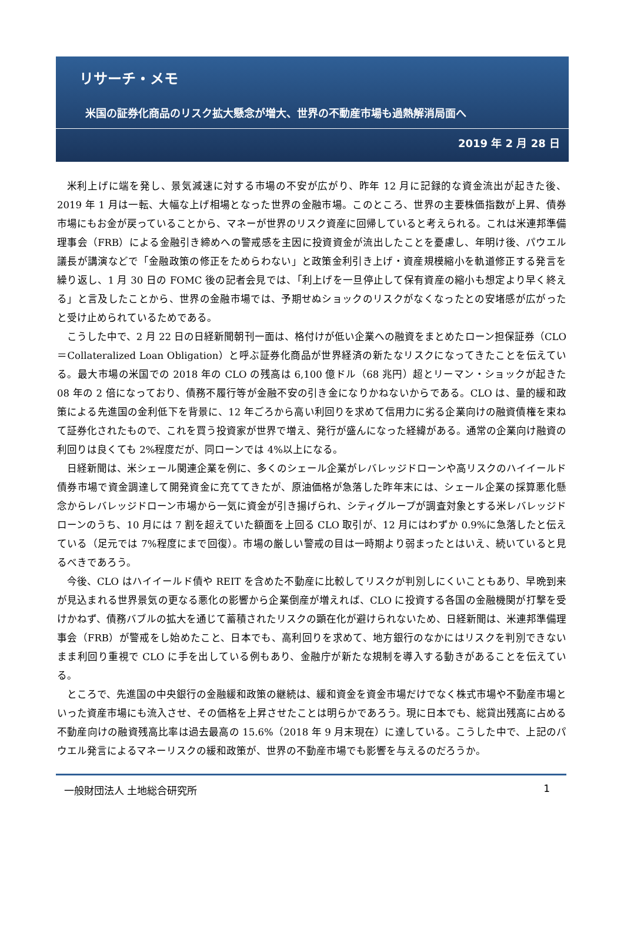リサーチ・メモ
米国の証券化商品のリスク拡大懸念が増大、世界の不動産市場も過熱解消局面へ
2019 年 2 月 28 日
米利上げに端を発し、景気減速に対する市場の不安が広がり、昨年 12 月に記録的な資金流出が起きた後、2019 年 1 月は一転、大幅な上げ相場となった世界の金融市場。このところ、世界の主要株価指数が上昇、債券市場にもお金が戻っていることから、マネーが世界のリスク資産に回帰していると考えられる。これは米連邦準備理事会（FRB）による金融引き締めへの警戒感を主因に投資資金が流出したことを憂慮し、年明け後、パウエル議長が講演などで「金融政策の修正をためらわない」と政策金利引き上げ・資産規模縮小を軌道修正する発言を繰り返し、1 月 30 日の FOMC 後の記者会見では、「利上げを一旦停止して保有資産の縮小も想定より早く終える」と言及したことから、世界の金融市場では、予期せぬショックのリスクがなくなったとの安堵感が広がったと受け止められているためである。
こうした中で、2 月 22 日の日経新聞朝刊一面は、格付けが低い企業への融資をまとめたローン担保証券（CLO＝Collateralized Loan Obligation）と呼ぶ証券化商品が世界経済の新たなリスクになってきたことを伝えている。最大市場の米国での 2018 年の CLO の残高は 6,100 億ドル（68 兆円）超とリーマン・ショックが起きた 08 年の 2 倍になっており、債務不履行等が金融不安の引き金になりかねないからである。CLO は、量的緩和政策による先進国の金利低下を背景に、12 年ごろから高い利回りを求めて信用力に劣る企業向けの融資債権を束ねて証券化されたもので、これを買う投資家が世界で増え、発行が盛んになった経緯がある。通常の企業向け融資の利回りは良くても 2%程度だが、同ローンでは 4%以上になる。
日経新聞は、米シェール関連企業を例に、多くのシェール企業がレバレッジドローンや高リスクのハイイールド債券市場で資金調達して開発資金に充ててきたが、原油価格が急落した昨年末には、シェール企業の採算悪化懸念からレバレッジドローン市場から一気に資金が引き揚げられ、シティグループが調査対象とする米レバレッジドローンのうち、10 月には 7 割を超えていた額面を上回る CLO 取引が、12 月にはわずか 0.9%に急落したと伝えている（足元では 7%程度にまで回復）。市場の厳しい警戒の目は一時期より弱まったとはいえ、続いていると見るべきであろう。
今後、CLO はハイイールド債や REIT を含めた不動産に比較してリスクが判別しにくいこともあり、早晩到来が見込まれる世界景気の更なる悪化の影響から企業倒産が増えれば、CLO に投資する各国の金融機関が打撃を受けかねず、債務バブルの拡大を通じて蓄積されたリスクの顕在化が避けられないため、日経新聞は、米連邦準備理事会（FRB）が警戒をし始めたこと、日本でも、高利回りを求めて、地方銀行のなかにはリスクを判別できないまま利回り重視で CLO に手を出している例もあり、金融庁が新たな規制を導入する動きがあることを伝えている。
ところで、先進国の中央銀行の金融緩和政策の継続は、緩和資金を資金市場だけでなく株式市場や不動産市場といった資産市場にも流入させ、その価格を上昇させたことは明らかであろう。現に日本でも、総貸出残高に占める不動産向けの融資残高比率は過去最高の 15.6%（2018 年 9 月末現在）に達している。こうした中で、上記のパウエル発言によるマネーリスクの緩和政策が、世界の不動産市場でも影響を与えるのだろうか。
一般財団法人 土地総合研究所 1